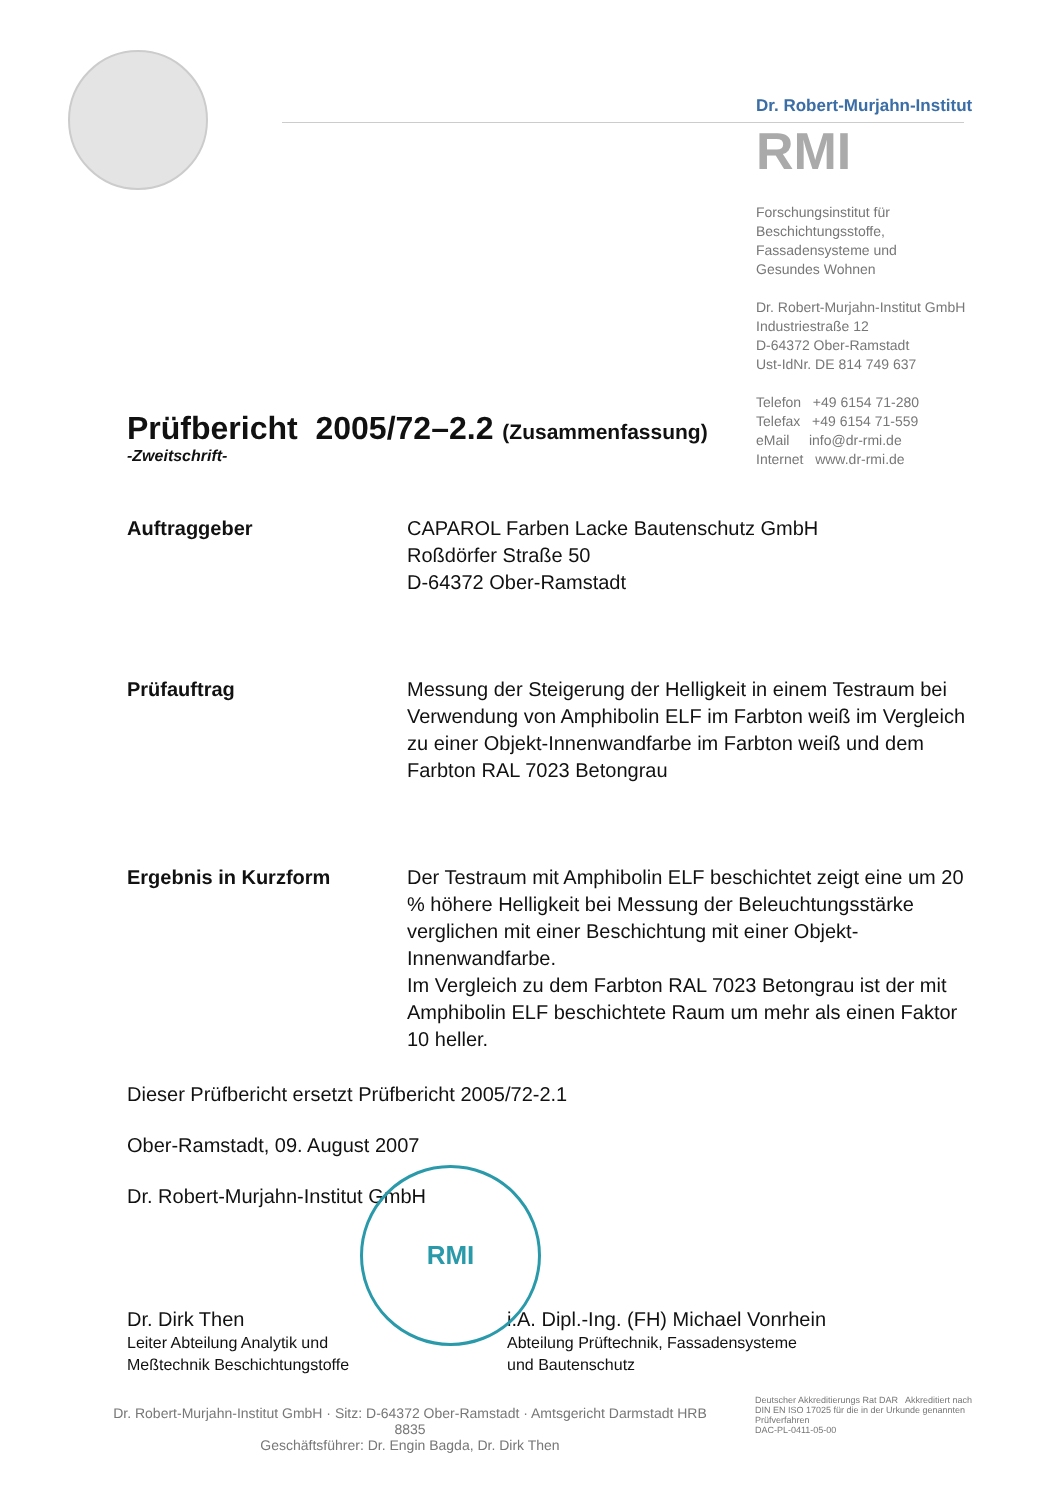Dr. Robert-Murjahn-Institut
RMI
Forschungsinstitut für
Beschichtungsstoffe,
Fassadensysteme und
Gesundes Wohnen
Dr. Robert-Murjahn-Institut GmbH
Industriestraße 12
D-64372 Ober-Ramstadt
Ust-IdNr. DE 814 749 637
Telefon +49 6154 71-280
Telefax +49 6154 71-559
eMail info@dr-rmi.de
Internet www.dr-rmi.de
Prüfbericht 2005/72–2.2 (Zusammenfassung)
-Zweitschrift-
Auftraggeber CAPAROL Farben Lacke Bautenschutz GmbH
Roßdörfer Straße 50
D-64372 Ober-Ramstadt
Prüfauftrag Messung der Steigerung der Helligkeit in einem Testraum bei Verwendung von Amphibolin ELF im Farbton weiß im Vergleich zu einer Objekt-Innenwandfarbe im Farbton weiß und dem Farbton RAL 7023 Betongrau
Ergebnis in Kurzform Der Testraum mit Amphibolin ELF beschichtet zeigt eine um 20 % höhere Helligkeit bei Messung der Beleuchtungsstärke verglichen mit einer Beschichtung mit einer Objekt-Innenwandfarbe.
Im Vergleich zu dem Farbton RAL 7023 Betongrau ist der mit Amphibolin ELF beschichtete Raum um mehr als einen Faktor 10 heller.
Dieser Prüfbericht ersetzt Prüfbericht 2005/72-2.1
Ober-Ramstadt, 09. August 2007
Dr. Robert-Murjahn-Institut GmbH
Dr. Dirk Then
Leiter Abteilung Analytik und
Meßtechnik Beschichtungstoffe
i.A. Dipl.-Ing. (FH) Michael Vonrhein
Abteilung Prüftechnik, Fassadensysteme
und Bautenschutz
RMI
Dr. Robert-Murjahn-Institut GmbH · Sitz: D-64372 Ober-Ramstadt · Amtsgericht Darmstadt HRB 8835
Geschäftsführer: Dr. Engin Bagda, Dr. Dirk Then
Deutscher Akkreditierungs Rat DAR Akkreditiert nach DIN EN ISO 17025 für die in der Urkunde genannten Prüfverfahren
DAC-PL-0411-05-00